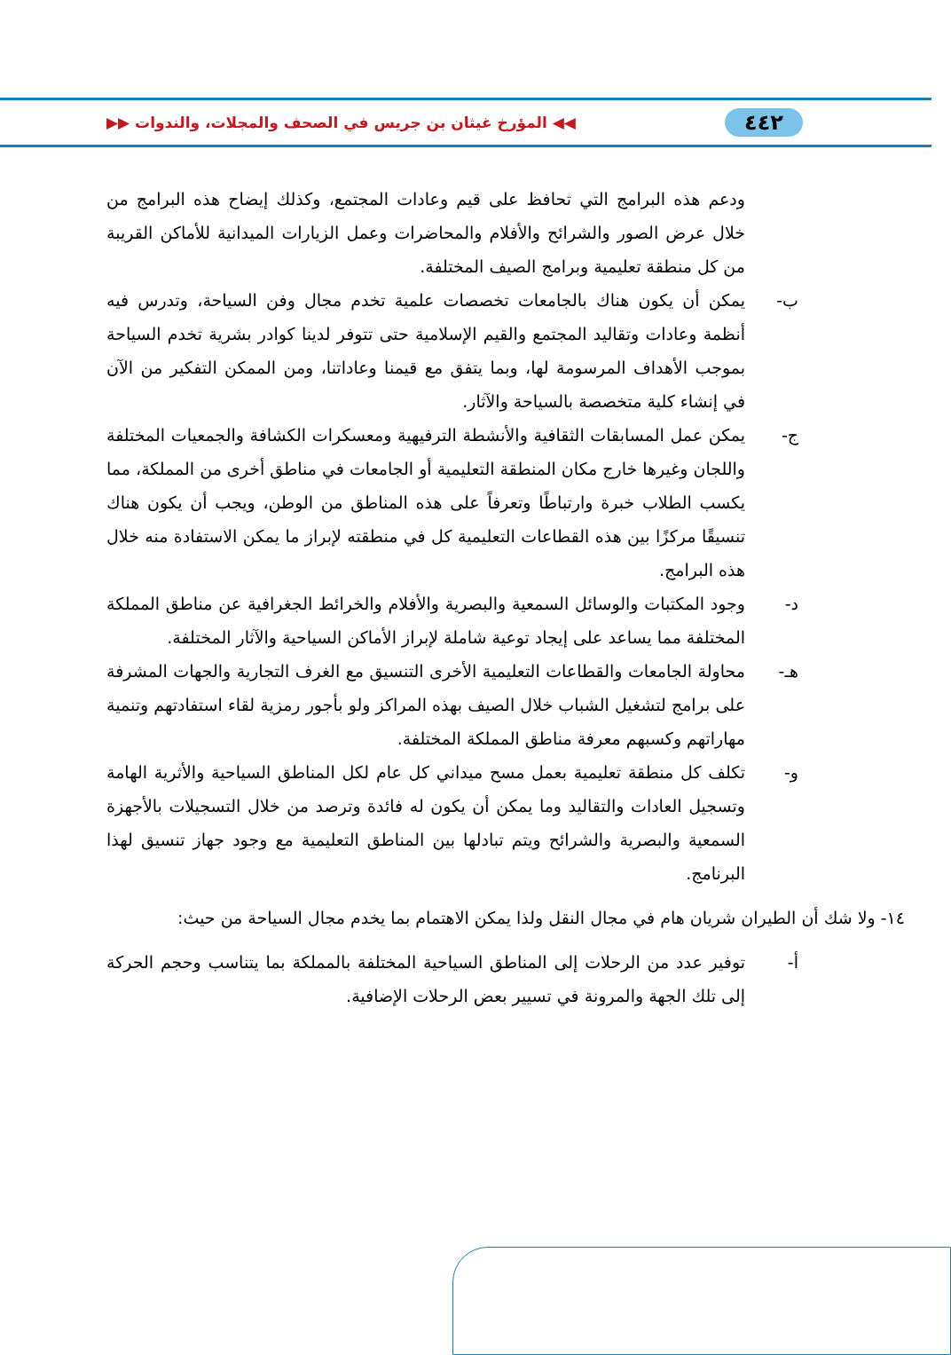٤٤٢ ◀◀ المؤرخ غيثان بن جريس في الصحف والمجلات، والندوات ▶▶
ودعم هذه البرامج التي تحافظ على قيم وعادات المجتمع، وكذلك إيضاح هذه البرامج من خلال عرض الصور والشرائح والأفلام والمحاضرات وعمل الزيارات الميدانية للأماكن القريبة من كل منطقة تعليمية وبرامج الصيف المختلفة.
ب- يمكن أن يكون هناك بالجامعات تخصصات علمية تخدم مجال وفن السياحة، وتدرس فيه أنظمة وعادات وتقاليد المجتمع والقيم الإسلامية حتى تتوفر لدينا كوادر بشرية تخدم السياحة بموجب الأهداف المرسومة لها، وبما يتفق مع قيمنا وعاداتنا، ومن الممكن التفكير من الآن في إنشاء كلية متخصصة بالسياحة والآثار.
ج- يمكن عمل المسابقات الثقافية والأنشطة الترفيهية ومعسكرات الكشافة والجمعيات المختلفة واللجان وغيرها خارج مكان المنطقة التعليمية أو الجامعات في مناطق أخرى من المملكة، مما يكسب الطلاب خبرة وارتباطًا وتعرفاً على هذه المناطق من الوطن، ويجب أن يكون هناك تنسيقًا مركزًا بين هذه القطاعات التعليمية كل في منطقته لإبراز ما يمكن الاستفادة منه خلال هذه البرامج.
د- وجود المكتبات والوسائل السمعية والبصرية والأفلام والخرائط الجغرافية عن مناطق المملكة المختلفة مما يساعد على إيجاد توعية شاملة لإبراز الأماكن السياحية والآثار المختلفة.
هـ- محاولة الجامعات والقطاعات التعليمية الأخرى التنسيق مع الغرف التجارية والجهات المشرفة على برامج لتشغيل الشباب خلال الصيف بهذه المراكز ولو بأجور رمزية لقاء استفادتهم وتنمية مهاراتهم وكسبهم معرفة مناطق المملكة المختلفة.
و- تكلف كل منطقة تعليمية بعمل مسح ميداني كل عام لكل المناطق السياحية والأثرية الهامة وتسجيل العادات والتقاليد وما يمكن أن يكون له فائدة وترصد من خلال التسجيلات بالأجهزة السمعية والبصرية والشرائح ويتم تبادلها بين المناطق التعليمية مع وجود جهاز تنسيق لهذا البرنامج.
١٤- ولا شك أن الطيران شريان هام في مجال النقل ولذا يمكن الاهتمام بما يخدم مجال السياحة من حيث:
أ- توفير عدد من الرحلات إلى المناطق السياحية المختلفة بالمملكة بما يتناسب وحجم الحركة إلى تلك الجهة والمرونة في تسيير بعض الرحلات الإضافية.